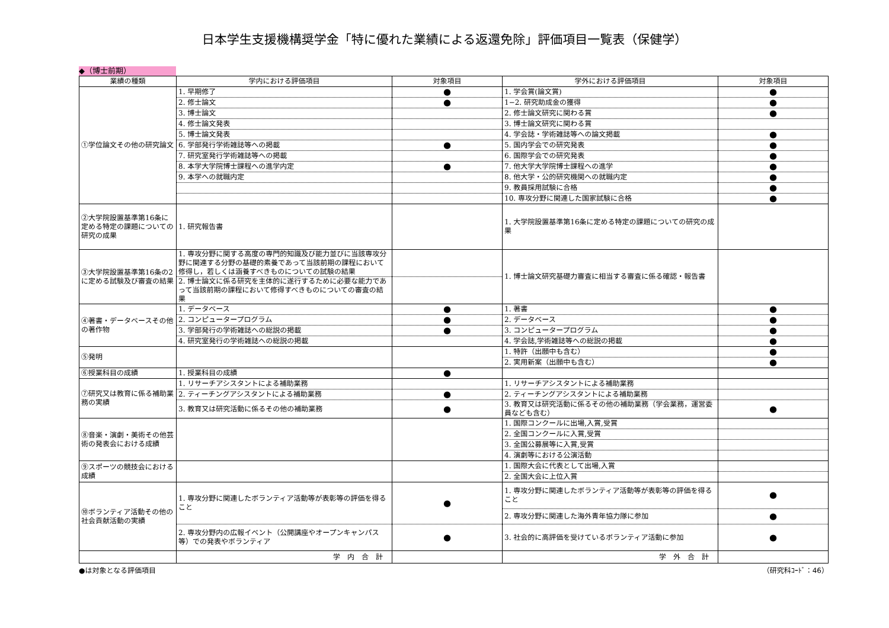日本学生支援機構奨学金「特に優れた業績による返還免除」評価項目一覧表（保健学）
◆（博士前期）
| 業績の種類 | 学内における評価項目 | 対象項目 | 学外における評価項目 | 対象項目 |
| --- | --- | --- | --- | --- |
| ①学位論文その他の研究論文 | 1. 早期修了 | ● | 1. 学会賞(論文賞) | ● |
| | 2. 修士論文 | ● | 1−2. 研究助成金の獲得 | ● |
| | 3. 博士論文 | | 2. 修士論文研究に関わる賞 | ● |
| | 4. 修士論文発表 | | 3. 博士論文研究に関わる賞 | |
| | 5. 博士論文発表 | | 4. 学会誌・学術雑誌等への論文掲載 | ● |
| | 6. 学部発行学術雑誌等への掲載 | ● | 5. 国内学会での研究発表 | ● |
| | 7. 研究室発行学術雑誌等への掲載 | | 6. 国際学会での研究発表 | ● |
| | 8. 本学大学院博士課程への進学内定 | ● | 7. 他大学大学院博士課程への進学 | ● |
| | 9. 本学への就職内定 | | 8. 他大学・公的研究機関への就職内定 | ● |
| | | | 9. 教員採用試験に合格 | ● |
| | | | 10. 専攻分野に関連した国家試験に合格 | ● |
| ②大学院設置基準第16条に定める特定の課題についての研究の成果 | 1. 研究報告書 | | 1. 大学院設置基準第16条に定める特定の課題についての研究の成果 | |
| ③大学院設置基準第16条の2に定める試験及び審査の結果 | 1. 専攻分野に関する高度の専門的知識及び能力並びに当該専攻分野に関連する分野の基礎的素養であって当該前期の課程において修得し，若しくは涵養すべきものについての試験の結果 | | 1. 博士論文研究基礎力審査に相当する審査に係る確認・報告書 | |
| | 2. 博士論文に係る研究を主体的に遂行するために必要な能力であって当該前期の課程において修得すべきものについての審査の結果 | | | |
| ④著書・データベースその他の著作物 | 1. データベース | ● | 1. 著書 | ● |
| | 2. コンピュータープログラム | ● | 2. データベース | ● |
| | 3. 学部発行の学術雑誌への総説の掲載 | ● | 3. コンピュータープログラム | ● |
| | 4. 研究室発行の学術雑誌への総説の掲載 | | 4. 学会誌,学術雑誌等への総説の掲載 | ● |
| ⑤発明 | | | 1. 特許（出願中も含む） | ● |
| | | | 2. 実用新案（出願中も含む） | ● |
| ⑥授業科目の成績 | 1. 授業科目の成績 | ● | | |
| ⑦研究又は教育に係る補助業務の実績 | 1. リサーチアシスタントによる補助業務 | | 1. リサーチアシスタントによる補助業務 | |
| | 2. ティーチングアシスタントによる補助業務 | ● | 2. ティーチングアシスタントによる補助業務 | |
| | 3. 教育又は研究活動に係るその他の補助業務 | ● | 3. 教育又は研究活動に係るその他の補助業務（学会業務，運営委員なども含む） | ● |
| ⑧音楽・演劇・美術その他芸術の発表会における成績 | | | 1. 国際コンクールに出場,入賞,受賞 | |
| | | | 2. 全国コンクールに入賞,受賞 | |
| | | | 3. 全国公募展等に入賞,受賞 | |
| | | | 4. 演劇等における公演活動 | |
| ⑨スポーツの競技会における成績 | | | 1. 国際大会に代表として出場,入賞 | |
| | | | 2. 全国大会に上位入賞 | |
| ⑩ボランティア活動その他の社会貢献活動の実績 | 1. 専攻分野に関連したボランティア活動等が表彰等の評価を得ること | ● | 1. 専攻分野に関連したボランティア活動等が表彰等の評価を得ること | ● |
| | | | 2. 専攻分野に関連した海外青年協力隊に参加 | ● |
| | 2. 専攻分野内の広報イベント（公開講座やオープンキャンパス等）での発表やボランティア | ● | 3. 社会的に高評価を受けているボランティア活動に参加 | ● |
| | 学内合計 | | 学外合計 | |
●は対象となる評価項目 （研究科ｺｰﾄﾞ：46）